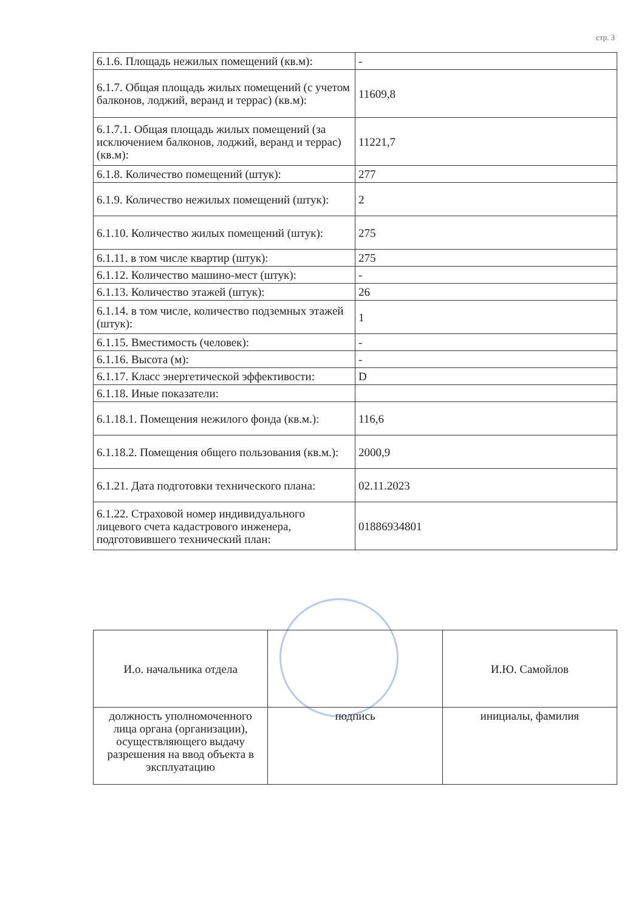стр. 3
| 6.1.6. Площадь нежилых помещений (кв.м): | - |
| 6.1.7. Общая площадь жилых помещений (с учетом балконов, лоджий, веранд и террас) (кв.м): | 11609,8 |
| 6.1.7.1. Общая площадь жилых помещений (за исключением балконов, лоджий, веранд и террас) (кв.м): | 11221,7 |
| 6.1.8. Количество помещений (штук): | 277 |
| 6.1.9. Количество нежилых помещений (штук): | 2 |
| 6.1.10. Количество жилых помещений (штук): | 275 |
| 6.1.11. в том числе квартир (штук): | 275 |
| 6.1.12. Количество машино-мест (штук): | - |
| 6.1.13. Количество этажей (штук): | 26 |
| 6.1.14. в том числе, количество подземных этажей (штук): | 1 |
| 6.1.15. Вместимость (человек): | - |
| 6.1.16. Высота (м): | - |
| 6.1.17. Класс энергетической эффективости: | D |
| 6.1.18. Иные показатели: | |
| 6.1.18.1. Помещения нежилого фонда (кв.м.): | 116,6 |
| 6.1.18.2. Помещения общего пользования (кв.м.): | 2000,9 |
| 6.1.21. Дата подготовки технического плана: | 02.11.2023 |
| 6.1.22. Страховой номер индивидуального лицевого счета кадастрового инженера, подготовившего технический план: | 01886934801 |
| И.о. начальника отдела | | И.Ю. Самойлов |
| должность уполномоченного лица органа (организации), осуществляющего выдачу разрешения на ввод объекта в эксплуатацию | подпись | инициалы, фамилия |